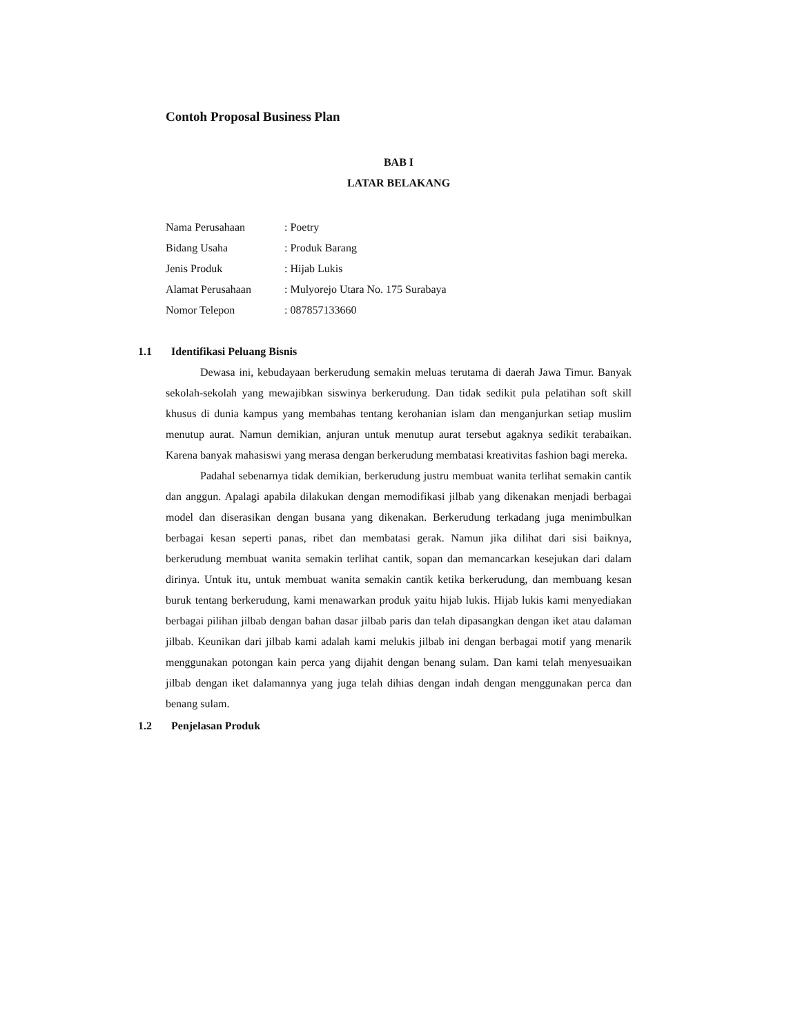Contoh Proposal Business Plan
BAB I
LATAR BELAKANG
| Nama Perusahaan | : Poetry |
| Bidang Usaha | : Produk Barang |
| Jenis Produk | : Hijab Lukis |
| Alamat Perusahaan | : Mulyorejo Utara No. 175 Surabaya |
| Nomor Telepon | : 087857133660 |
1.1 Identifikasi Peluang Bisnis
Dewasa ini, kebudayaan berkerudung semakin meluas terutama di daerah Jawa Timur. Banyak sekolah-sekolah yang mewajibkan siswinya berkerudung. Dan tidak sedikit pula pelatihan soft skill khusus di dunia kampus yang membahas tentang kerohanian islam dan menganjurkan setiap muslim menutup aurat. Namun demikian, anjuran untuk menutup aurat tersebut agaknya sedikit terabaikan. Karena banyak mahasiswi yang merasa dengan berkerudung membatasi kreativitas fashion bagi mereka.
Padahal sebenarnya tidak demikian, berkerudung justru membuat wanita terlihat semakin cantik dan anggun. Apalagi apabila dilakukan dengan memodifikasi jilbab yang dikenakan menjadi berbagai model dan diserasikan dengan busana yang dikenakan. Berkerudung terkadang juga menimbulkan berbagai kesan seperti panas, ribet dan membatasi gerak. Namun jika dilihat dari sisi baiknya, berkerudung membuat wanita semakin terlihat cantik, sopan dan memancarkan kesejukan dari dalam dirinya. Untuk itu, untuk membuat wanita semakin cantik ketika berkerudung, dan membuang kesan buruk tentang berkerudung, kami menawarkan produk yaitu hijab lukis. Hijab lukis kami menyediakan berbagai pilihan jilbab dengan bahan dasar jilbab paris dan telah dipasangkan dengan iket atau dalaman jilbab. Keunikan dari jilbab kami adalah kami melukis jilbab ini dengan berbagai motif yang menarik menggunakan potongan kain perca yang dijahit dengan benang sulam. Dan kami telah menyesuaikan jilbab dengan iket dalamannya yang juga telah dihias dengan indah dengan menggunakan perca dan benang sulam.
1.2 Penjelasan Produk